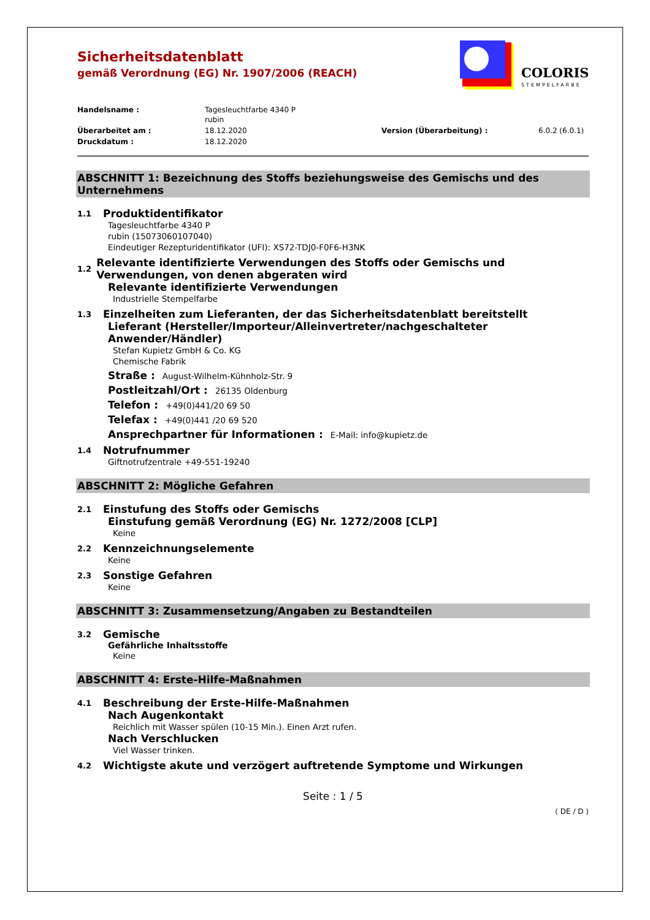COLORIS
STEMPELFARBE
Sicherheitsdatenblatt
gemäß Verordnung (EG) Nr. 1907/2006 (REACH)
Handelsname : Tagesleuchtfarbe 4340 P
rubin
Überarbeitet am : 18.12.2020 Version (Überarbeitung) : 6.0.2 (6.0.1)
Druckdatum : 18.12.2020
ABSCHNITT 1: Bezeichnung des Stoffs beziehungsweise des Gemischs und des Unternehmens
1.1 Produktidentifikator
Tagesleuchtfarbe 4340 P
rubin (15073060107040)
Eindeutiger Rezepturidentifikator (UFI): XS72-TDJ0-F0F6-H3NK
1.2 Relevante identifizierte Verwendungen des Stoffs oder Gemischs und Verwendungen, von denen abgeraten wird
Relevante identifizierte Verwendungen
Industrielle Stempelfarbe
1.3 Einzelheiten zum Lieferanten, der das Sicherheitsdatenblatt bereitstellt
Lieferant (Hersteller/Importeur/Alleinvertreter/nachgeschalteter Anwender/Händler)
Stefan Kupietz GmbH & Co. KG
Chemische Fabrik
Straße : August-Wilhelm-Kühnholz-Str. 9
Postleitzahl/Ort : 26135 Oldenburg
Telefon : +49(0)441/20 69 50
Telefax : +49(0)441 /20 69 520
Ansprechpartner für Informationen : E-Mail: info@kupietz.de
1.4 Notrufnummer
Giftnotrufzentrale +49-551-19240
ABSCHNITT 2: Mögliche Gefahren
2.1 Einstufung des Stoffs oder Gemischs
Einstufung gemäß Verordnung (EG) Nr. 1272/2008 [CLP]
Keine
2.2 Kennzeichnungselemente
Keine
2.3 Sonstige Gefahren
Keine
ABSCHNITT 3: Zusammensetzung/Angaben zu Bestandteilen
3.2 Gemische
Gefährliche Inhaltsstoffe
Keine
ABSCHNITT 4: Erste-Hilfe-Maßnahmen
4.1 Beschreibung der Erste-Hilfe-Maßnahmen
Nach Augenkontakt
Reichlich mit Wasser spülen (10-15 Min.). Einen Arzt rufen.
Nach Verschlucken
Viel Wasser trinken.
4.2 Wichtigste akute und verzögert auftretende Symptome und Wirkungen
Seite : 1 / 5
( DE / D )